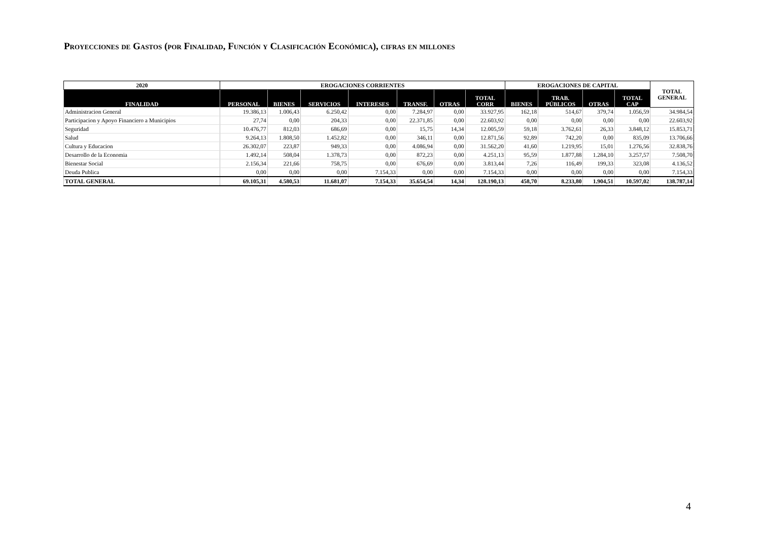Proyecciones de Gastos (por Finalidad, Función y Clasificación Económica), cifras en millones
| 2020 | EROGACIONES CORRIENTES | | | | | | | EROGACIONES DE CAPITAL | | | | TOTAL GENERAL |
| --- | --- | --- | --- | --- | --- | --- | --- | --- | --- | --- | --- | --- |
| FINALIDAD | PERSONAL | BIENES | SERVICIOS | INTERESES | TRANSF. | OTRAS | TOTAL CORR | BIENES | TRAB. PÚBLICOS | OTRAS | TOTAL CAP | |
| Administracion General | 19.386,13 | 1.006,43 | 6.250,42 | 0,00 | 7.284,97 | 0,00 | 33.927,95 | 162,18 | 514,67 | 379,74 | 1.056,59 | 34.984,54 |
| Participacion y Apoyo Financiero a Municipios | 27,74 | 0,00 | 204,33 | 0,00 | 22.371,85 | 0,00 | 22.603,92 | 0,00 | 0,00 | 0,00 | 0,00 | 22.603,92 |
| Seguridad | 10.476,77 | 812,03 | 686,69 | 0,00 | 15,75 | 14,34 | 12.005,59 | 59,18 | 3.762,61 | 26,33 | 3.848,12 | 15.853,71 |
| Salud | 9.264,13 | 1.808,50 | 1.452,82 | 0,00 | 346,11 | 0,00 | 12.871,56 | 92,89 | 742,20 | 0,00 | 835,09 | 13.706,66 |
| Cultura y Educacion | 26.302,07 | 223,87 | 949,33 | 0,00 | 4.086,94 | 0,00 | 31.562,20 | 41,60 | 1.219,95 | 15,01 | 1.276,56 | 32.838,76 |
| Desarrollo de la Economia | 1.492,14 | 508,04 | 1.378,73 | 0,00 | 872,23 | 0,00 | 4.251,13 | 95,59 | 1.877,88 | 1.284,10 | 3.257,57 | 7.508,70 |
| Bienestar Social | 2.156,34 | 221,66 | 758,75 | 0,00 | 676,69 | 0,00 | 3.813,44 | 7,26 | 116,49 | 199,33 | 323,08 | 4.136,52 |
| Deuda Publica | 0,00 | 0,00 | 0,00 | 7.154,33 | 0,00 | 0,00 | 7.154,33 | 0,00 | 0,00 | 0,00 | 0,00 | 7.154,33 |
| TOTAL GENERAL | 69.105,31 | 4.580,53 | 11.681,07 | 7.154,33 | 35.654,54 | 14,34 | 128.190,13 | 458,70 | 8.233,80 | 1.904,51 | 10.597,02 | 138.787,14 |
4